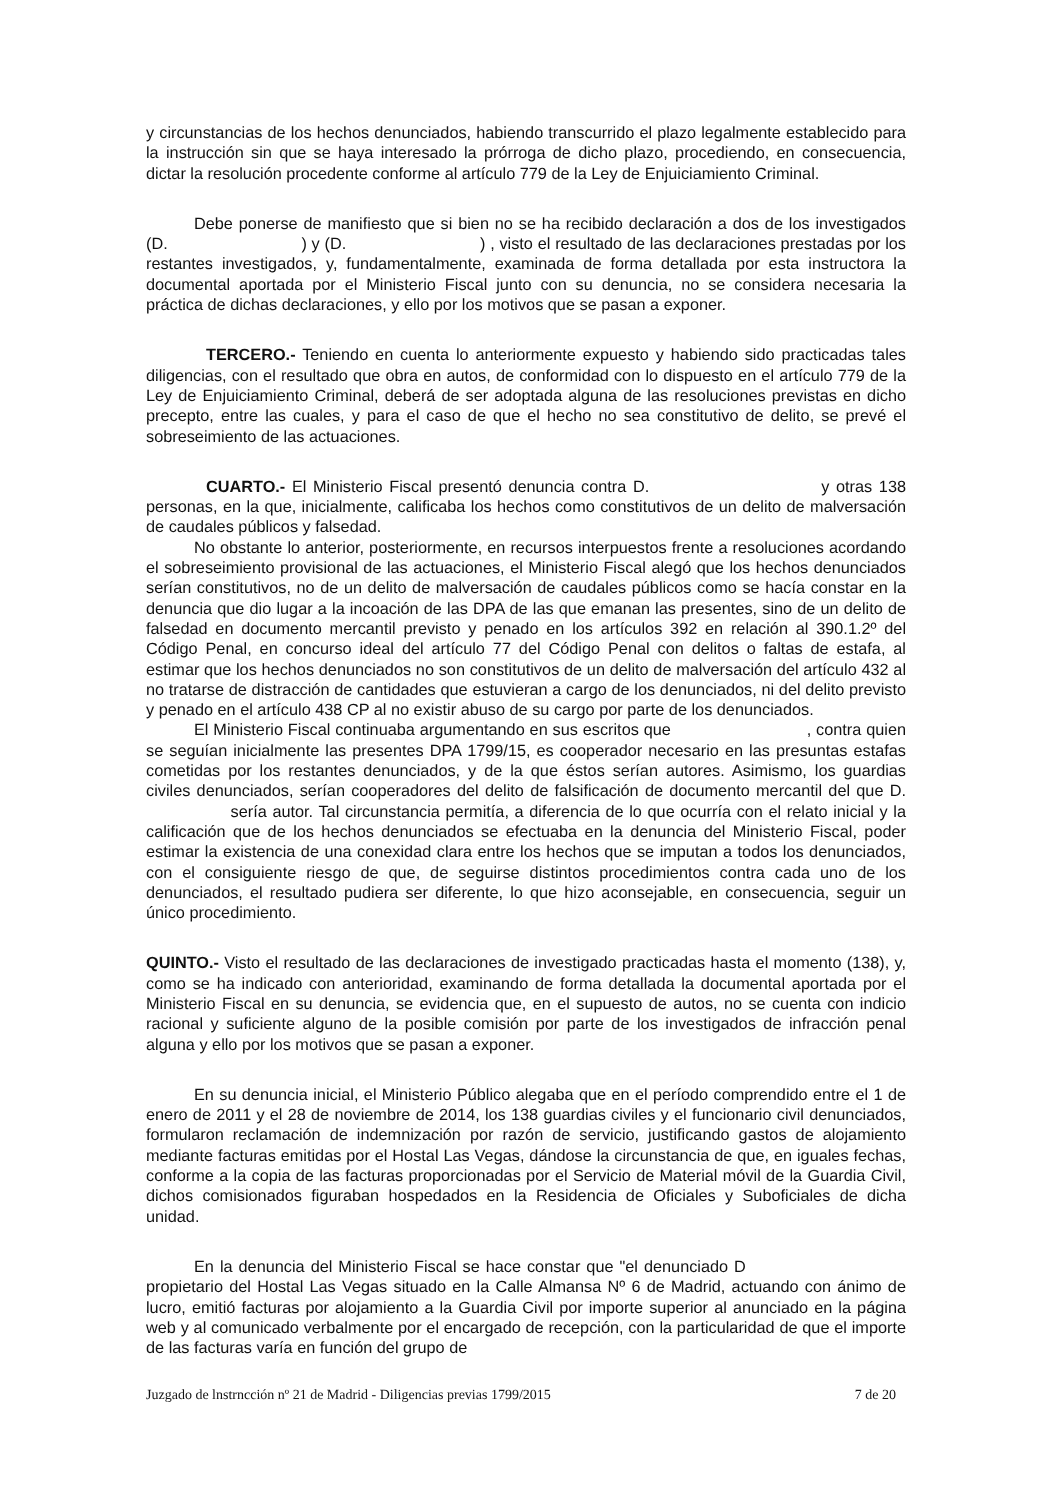y circunstancias de los hechos denunciados, habiendo transcurrido el plazo legalmente establecido para la instrucción sin que se haya interesado la prórroga de dicho plazo, procediendo, en consecuencia, dictar la resolución procedente conforme al artículo 779 de la Ley de Enjuiciamiento Criminal.
Debe ponerse de manifiesto que si bien no se ha recibido declaración a dos de los investigados (D. ) y (D. ) , visto el resultado de las declaraciones prestadas por los restantes investigados, y, fundamentalmente, examinada de forma detallada por esta instructora la documental aportada por el Ministerio Fiscal junto con su denuncia, no se considera necesaria la práctica de dichas declaraciones, y ello por los motivos que se pasan a exponer.
TERCERO.- Teniendo en cuenta lo anteriormente expuesto y habiendo sido practicadas tales diligencias, con el resultado que obra en autos, de conformidad con lo dispuesto en el artículo 779 de la Ley de Enjuiciamiento Criminal, deberá de ser adoptada alguna de las resoluciones previstas en dicho precepto, entre las cuales, y para el caso de que el hecho no sea constitutivo de delito, se prevé el sobreseimiento de las actuaciones.
CUARTO.- El Ministerio Fiscal presentó denuncia contra D. y otras 138 personas, en la que, inicialmente, calificaba los hechos como constitutivos de un delito de malversación de caudales públicos y falsedad.
No obstante lo anterior, posteriormente, en recursos interpuestos frente a resoluciones acordando el sobreseimiento provisional de las actuaciones, el Ministerio Fiscal alegó que los hechos denunciados serían constitutivos, no de un delito de malversación de caudales públicos como se hacía constar en la denuncia que dio lugar a la incoación de las DPA de las que emanan las presentes, sino de un delito de falsedad en documento mercantil previsto y penado en los artículos 392 en relación al 390.1.2º del Código Penal, en concurso ideal del artículo 77 del Código Penal con delitos o faltas de estafa, al estimar que los hechos denunciados no son constitutivos de un delito de malversación del artículo 432 al no tratarse de distracción de cantidades que estuvieran a cargo de los denunciados, ni del delito previsto y penado en el artículo 438 CP al no existir abuso de su cargo por parte de los denunciados.
El Ministerio Fiscal continuaba argumentando en sus escritos que , contra quien se seguían inicialmente las presentes DPA 1799/15, es cooperador necesario en las presuntas estafas cometidas por los restantes denunciados, y de la que éstos serían autores. Asimismo, los guardias civiles denunciados, serían cooperadores del delito de falsificación de documento mercantil del que D. sería autor. Tal circunstancia permitía, a diferencia de lo que ocurría con el relato inicial y la calificación que de los hechos denunciados se efectuaba en la denuncia del Ministerio Fiscal, poder estimar la existencia de una conexidad clara entre los hechos que se imputan a todos los denunciados, con el consiguiente riesgo de que, de seguirse distintos procedimientos contra cada uno de los denunciados, el resultado pudiera ser diferente, lo que hizo aconsejable, en consecuencia, seguir un único procedimiento.
QUINTO.- Visto el resultado de las declaraciones de investigado practicadas hasta el momento (138), y, como se ha indicado con anterioridad, examinando de forma detallada la documental aportada por el Ministerio Fiscal en su denuncia, se evidencia que, en el supuesto de autos, no se cuenta con indicio racional y suficiente alguno de la posible comisión por parte de los investigados de infracción penal alguna y ello por los motivos que se pasan a exponer.
En su denuncia inicial, el Ministerio Público alegaba que en el período comprendido entre el 1 de enero de 2011 y el 28 de noviembre de 2014, los 138 guardias civiles y el funcionario civil denunciados, formularon reclamación de indemnización por razón de servicio, justificando gastos de alojamiento mediante facturas emitidas por el Hostal Las Vegas, dándose la circunstancia de que, en iguales fechas, conforme a la copia de las facturas proporcionadas por el Servicio de Material móvil de la Guardia Civil, dichos comisionados figuraban hospedados en la Residencia de Oficiales y Suboficiales de dicha unidad.
En la denuncia del Ministerio Fiscal se hace constar que "el denunciado D propietario del Hostal Las Vegas situado en la Calle Almansa Nº 6 de Madrid, actuando con ánimo de lucro, emitió facturas por alojamiento a la Guardia Civil por importe superior al anunciado en la página web y al comunicado verbalmente por el encargado de recepción, con la particularidad de que el importe de las facturas varía en función del grupo de
Juzgado de lnstrncción nº 21 de Madrid - Diligencias previas 1799/2015 7 de 20